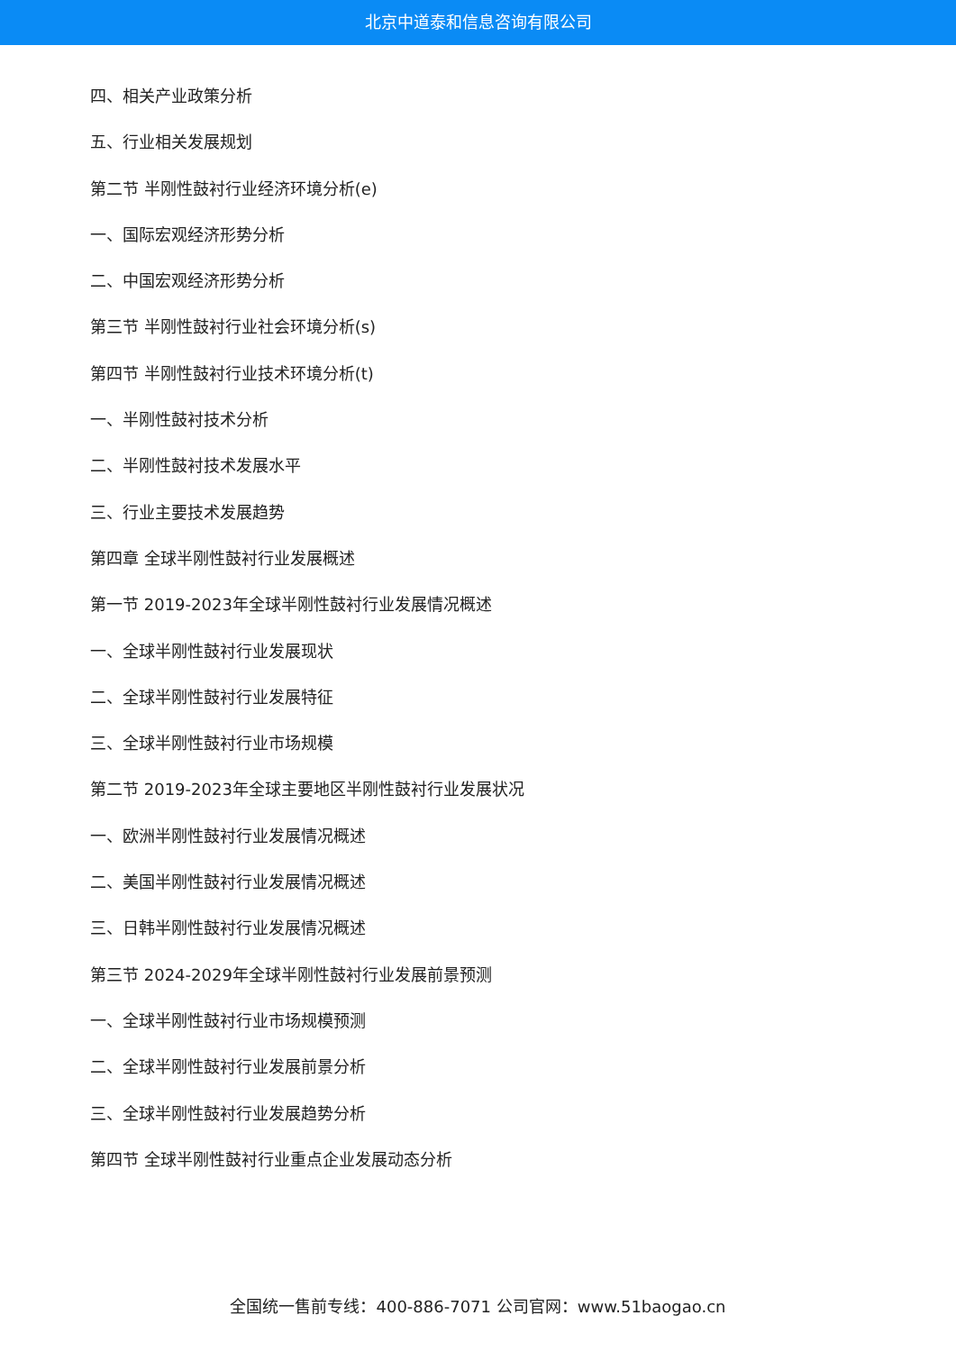北京中道泰和信息咨询有限公司
四、相关产业政策分析
五、行业相关发展规划
第二节 半刚性鼓衬行业经济环境分析(e)
一、国际宏观经济形势分析
二、中国宏观经济形势分析
第三节 半刚性鼓衬行业社会环境分析(s)
第四节 半刚性鼓衬行业技术环境分析(t)
一、半刚性鼓衬技术分析
二、半刚性鼓衬技术发展水平
三、行业主要技术发展趋势
第四章 全球半刚性鼓衬行业发展概述
第一节 2019-2023年全球半刚性鼓衬行业发展情况概述
一、全球半刚性鼓衬行业发展现状
二、全球半刚性鼓衬行业发展特征
三、全球半刚性鼓衬行业市场规模
第二节 2019-2023年全球主要地区半刚性鼓衬行业发展状况
一、欧洲半刚性鼓衬行业发展情况概述
二、美国半刚性鼓衬行业发展情况概述
三、日韩半刚性鼓衬行业发展情况概述
第三节 2024-2029年全球半刚性鼓衬行业发展前景预测
一、全球半刚性鼓衬行业市场规模预测
二、全球半刚性鼓衬行业发展前景分析
三、全球半刚性鼓衬行业发展趋势分析
第四节 全球半刚性鼓衬行业重点企业发展动态分析
全国统一售前专线：400-886-7071 公司官网：www.51baogao.cn